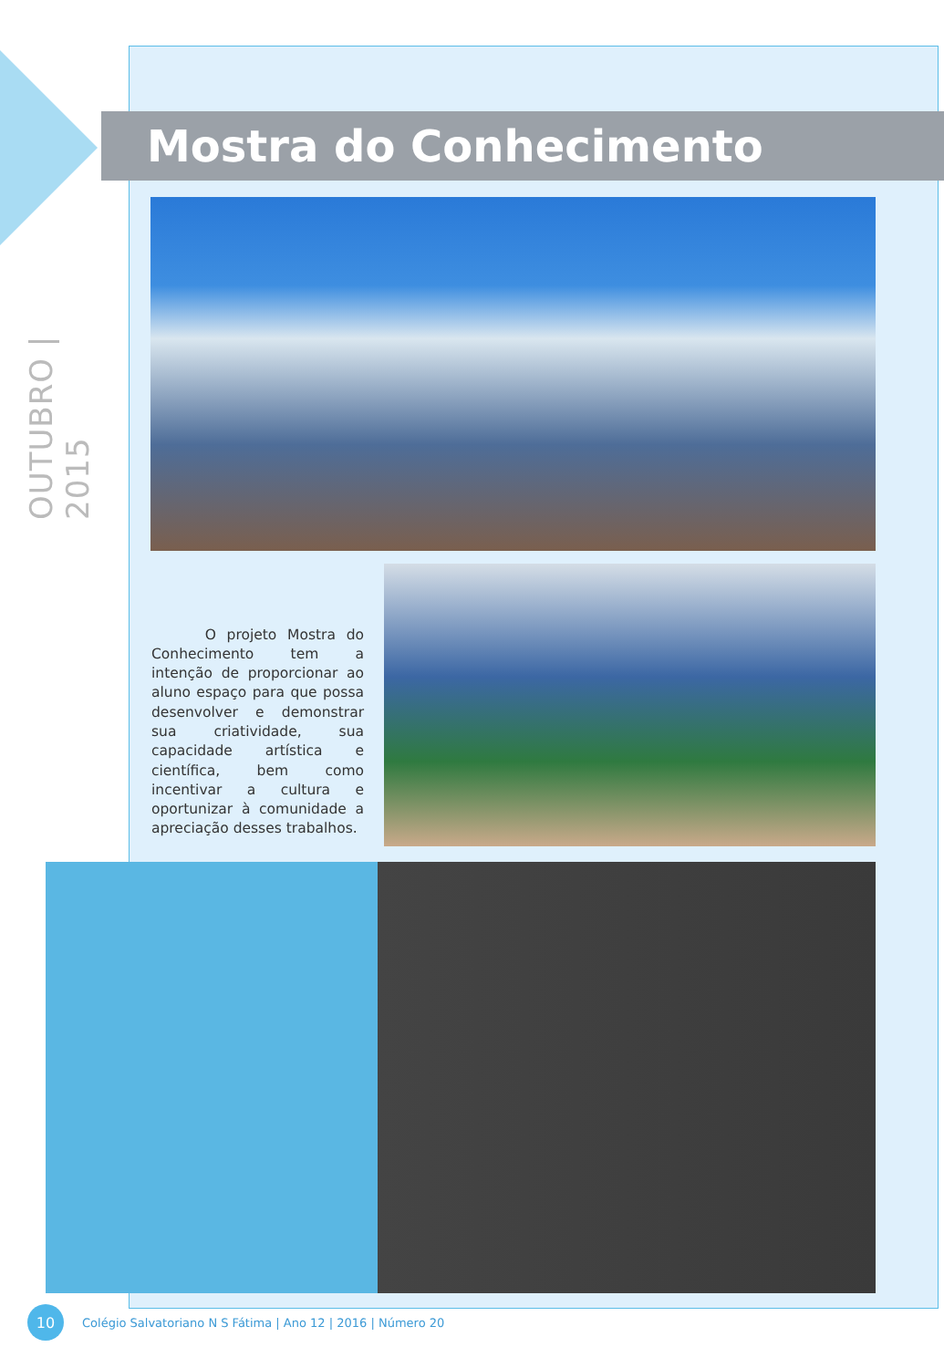OUTUBRO | 2015
Mostra do Conhecimento
O projeto Mostra do Conhecimento tem a intenção de proporcionar ao aluno espaço para que possa desenvolver e demonstrar sua criatividade, sua capacidade artística e científica, bem como incentivar a cultura e oportunizar à comunidade a apreciação desses trabalhos.
10
Colégio Salvatoriano N S Fátima | Ano 12 | 2016 | Número 20